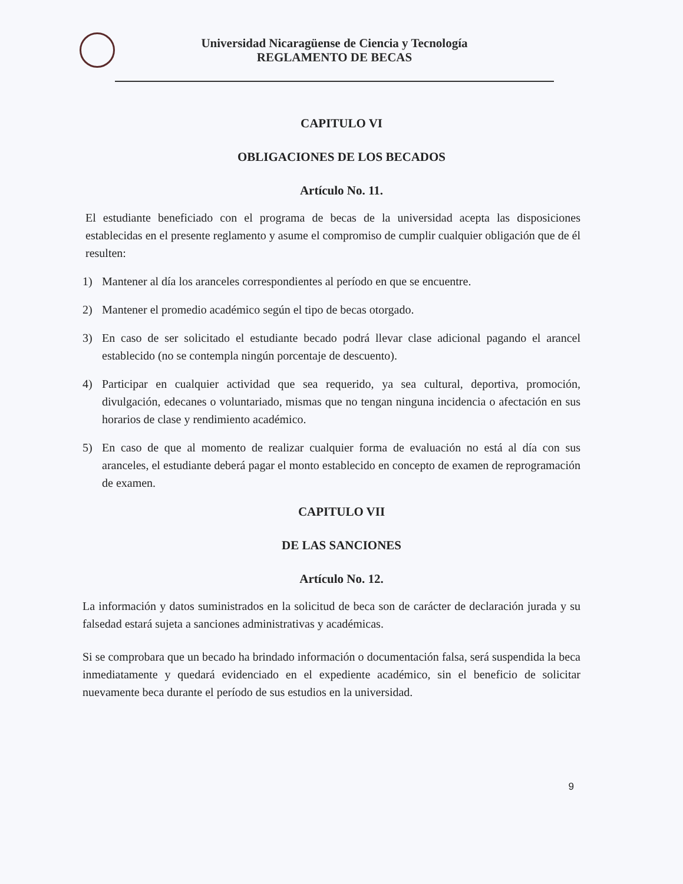Universidad Nicaragüense de Ciencia y Tecnología
REGLAMENTO DE BECAS
CAPITULO VI
OBLIGACIONES DE LOS BECADOS
Artículo No. 11.
El estudiante beneficiado con el programa de becas de la universidad acepta las disposiciones establecidas en el presente reglamento y asume el compromiso de cumplir cualquier obligación que de él resulten:
1) Mantener al día los aranceles correspondientes al período en que se encuentre.
2) Mantener el promedio académico según el tipo de becas otorgado.
3) En caso de ser solicitado el estudiante becado podrá llevar clase adicional pagando el arancel establecido (no se contempla ningún porcentaje de descuento).
4) Participar en cualquier actividad que sea requerido, ya sea cultural, deportiva, promoción, divulgación, edecanes o voluntariado, mismas que no tengan ninguna incidencia o afectación en sus horarios de clase y rendimiento académico.
5) En caso de que al momento de realizar cualquier forma de evaluación no está al día con sus aranceles, el estudiante deberá pagar el monto establecido en concepto de examen de reprogramación de examen.
CAPITULO VII
DE LAS SANCIONES
Artículo No. 12.
La información y datos suministrados en la solicitud de beca son de carácter de declaración jurada y su falsedad estará sujeta a sanciones administrativas y académicas.
Si se comprobara que un becado ha brindado información o documentación falsa, será suspendida la beca inmediatamente y quedará evidenciado en el expediente académico, sin el beneficio de solicitar nuevamente beca durante el período de sus estudios en la universidad.
9